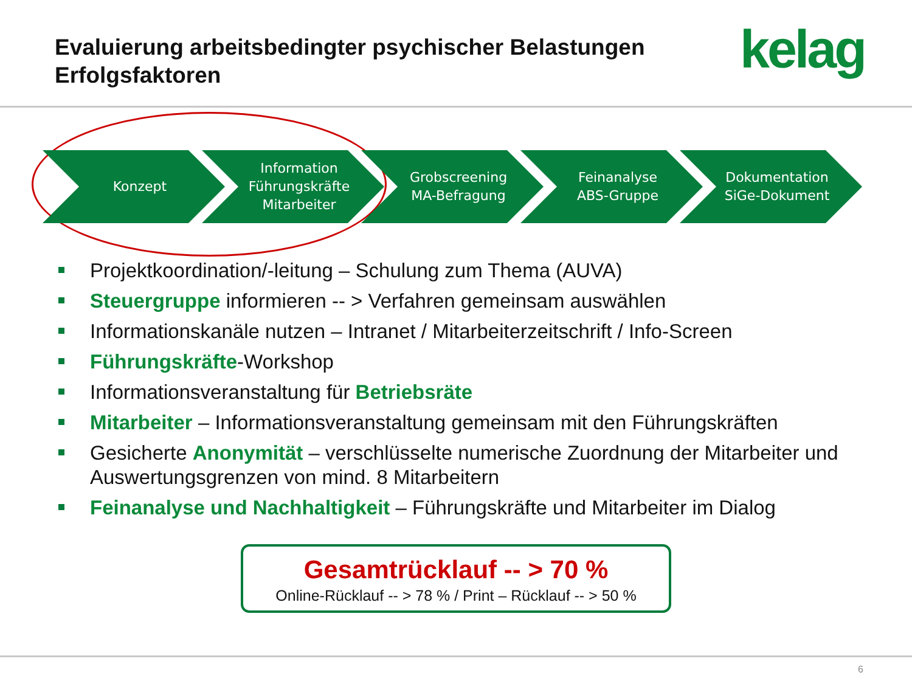Evaluierung arbeitsbedingter psychischer Belastungen
Erfolgsfaktoren
kelag
Konzept Information
Führungskräfte
Mitarbeiter
Grobscreening
MA-Befragung
Feinanalyse
ABS-Gruppe
Dokumentation
SiGe-Dokument
Projektkoordination/-leitung – Schulung zum Thema (AUVA)
Steuergruppe informieren -- > Verfahren gemeinsam auswählen
Informationskanäle nutzen – Intranet / Mitarbeiterzeitschrift / Info-Screen
Führungskräfte-Workshop
Informationsveranstaltung für Betriebsräte
Mitarbeiter – Informationsveranstaltung gemeinsam mit den Führungskräften
Gesicherte Anonymität – verschlüsselte numerische Zuordnung der Mitarbeiter und Auswertungsgrenzen von mind. 8 Mitarbeitern
Feinanalyse und Nachhaltigkeit – Führungskräfte und Mitarbeiter im Dialog
Gesamtrücklauf -- > 70 %
Online-Rücklauf -- > 78 % / Print – Rücklauf -- > 50 %
6